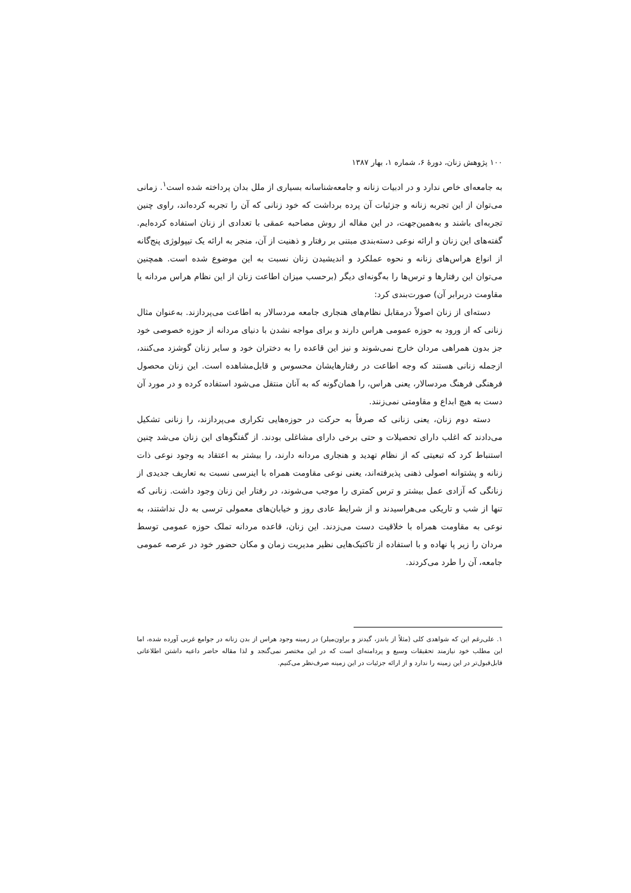۱۰۰ پژوهش زنان، دورهٔ ۶، شماره ۱، بهار ۱۳۸۷
به جامعه‌ای خاص ندارد و در ادبیات زنانه و جامعه‌شناسانه بسیاری از ملل بدان پرداخته شده است<sup>۱</sup>. زمانی می‌توان از این تجربه زنانه و جزئیات آن پرده برداشت که خود زنانی که آن را تجربه کرده‌اند، راوی چنین تجربه‌ای باشند و به‌همین‌جهت، در این مقاله از روش مصاحبه عمقی با تعدادی از زنان استفاده کرده‌ایم. گفته‌های این زنان و ارائه نوعی دسته‌بندی مبتنی بر رفتار و ذهنیت از آن، منجر به ارائه یک تیپولوژی پنج‌گانه از انواع هراس‌های زنانه و نحوه عملکرد و اندیشیدن زنان نسبت به این موضوع شده است. همچنین می‌توان این رفتارها و ترس‌ها را به‌گونه‌ای دیگر (برحسب میزان اطاعت زنان از این نظام هراس مردانه یا مقاومت دربرابر آن) صورت‌بندی کرد:
دسته‌ای از زنان اصولاً درمقابل نظام‌های هنجاری جامعه مردسالار به اطاعت می‌پردازند. به‌عنوان مثال زنانی که از ورود به حوزه عمومی هراس دارند و برای مواجه نشدن با دنیای مردانه از حوزه خصوصی خود جز بدون همراهی مردان خارج نمی‌شوند و نیز این قاعده را به دختران خود و سایر زنان گوشزد می‌کنند، ازجمله زنانی هستند که وجه اطاعت در رفتارهایشان محسوس و قابل‌مشاهده است. این زنان محصول فرهنگی فرهنگ مردسالار، یعنی هراس، را همان‌گونه که به آنان منتقل می‌شود استفاده کرده و در مورد آن دست به هیچ ابداع و مقاومتی نمی‌زنند.
دسته دوم زنان، یعنی زنانی که صرفاً به حرکت در حوزه‌هایی تکراری می‌پردازند، را زنانی تشکیل می‌دادند که اغلب دارای تحصیلات و حتی برخی دارای مشاغلی بودند. از گفتگوهای این زنان می‌شد چنین استنباط کرد که تبعیتی که از نظام تهدید و هنجاری مردانه دارند، را بیشتر به اعتقاد به وجود نوعی ذات زنانه و پشتوانه اصولی ذهنی پذیرفته‌اند، یعنی نوعی مقاومت همراه با اینرسی نسبت به تعاریف جدیدی از زنانگی که آزادی عمل بیشتر و ترس کمتری را موجب می‌شوند، در رفتار این زنان وجود داشت. زنانی که تنها از شب و تاریکی می‌هراسیدند و از شرایط عادی روز و خیابان‌های معمولی ترسی به دل نداشتند، به نوعی به مقاومت همراه با خلاقیت دست می‌زدند. این زنان، قاعده مردانه تملک حوزه عمومی توسط مردان را زیر پا نهاده و با استفاده از تاکتیک‌هایی نظیر مدیریت زمان و مکان حضور خود در عرصه عمومی جامعه، آن را طرد می‌کردند.
۱. علی‌رغم این که شواهدی کلی (مثلاً از باندز، گیدنز و براون‌میلر) در زمینه وجود هراس از بدن زنانه در جوامع غربی آورده شده، اما این مطلب خود نیازمند تحقیقات وسیع و پردامنه‌ای است که در این مختصر نمی‌گنجد و لذا مقاله حاضر داعیه داشتن اطلاعاتی قابل‌قبول‌تر در این زمینه را ندارد و از ارائه جزئیات در این زمینه صرف‌نظر می‌کنیم.